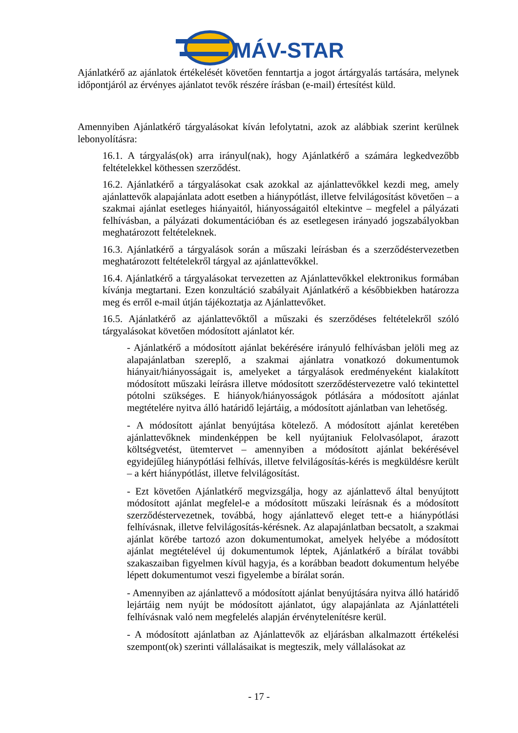MÁV-START
Ajánlatkérő az ajánlatok értékelését követően fenntartja a jogot ártárgyalás tartására, melynek időpontjáról az érvényes ajánlatot tevők részére írásban (e-mail) értesítést küld.
Amennyiben Ajánlatkérő tárgyalásokat kíván lefolytatni, azok az alábbiak szerint kerülnek lebonyolításra:
16.1. A tárgyalás(ok) arra irányul(nak), hogy Ajánlatkérő a számára legkedvezőbb feltételekkel köthessen szerződést.
16.2. Ajánlatkérő a tárgyalásokat csak azokkal az ajánlattevőkkel kezdi meg, amely ajánlattevők alapajánlata adott esetben a hiánypótlást, illetve felvilágosítást követően – a szakmai ajánlat esetleges hiányaitól, hiányosságaitól eltekintve – megfelel a pályázati felhívásban, a pályázati dokumentációban és az esetlegesen irányadó jogszabályokban meghatározott feltételeknek.
16.3. Ajánlatkérő a tárgyalások során a műszaki leírásban és a szerződéstervezetben meghatározott feltételekről tárgyal az ajánlattevőkkel.
16.4. Ajánlatkérő a tárgyalásokat tervezetten az Ajánlattevőkkel elektronikus formában kívánja megtartani. Ezen konzultáció szabályait Ajánlatkérő a későbbiekben határozza meg és erről e-mail útján tájékoztatja az Ajánlattevőket.
16.5. Ajánlatkérő az ajánlattevőktől a műszaki és szerződéses feltételekről szóló tárgyalásokat követően módosított ajánlatot kér.
- Ajánlatkérő a módosított ajánlat bekérésére irányuló felhívásban jelöli meg az alapajánlatban szereplő, a szakmai ajánlatra vonatkozó dokumentumok hiányait/hiányosságait is, amelyeket a tárgyalások eredményeként kialakított módosított műszaki leírásra illetve módosított szerződéstervezetre való tekintettel pótolni szükséges. E hiányok/hiányosságok pótlására a módosított ajánlat megtételére nyitva álló határidő lejártáig, a módosított ajánlatban van lehetőség.
- A módosított ajánlat benyújtása kötelező. A módosított ajánlat keretében ajánlattevőknek mindenképpen be kell nyújtaniuk Felolvasólapot, árazott költségvetést, ütemtervet – amennyiben a módosított ajánlat bekérésével egyidejűleg hiánypótlási felhívás, illetve felvilágosítás-kérés is megküldésre került – a kért hiánypótlást, illetve felvilágosítást.
- Ezt követően Ajánlatkérő megvizsgálja, hogy az ajánlattevő által benyújtott módosított ajánlat megfelel-e a módosított műszaki leírásnak és a módosított szerződéstervezetnek, továbbá, hogy ajánlattevő eleget tett-e a hiánypótlási felhívásnak, illetve felvilágosítás-kérésnek. Az alapajánlatban becsatolt, a szakmai ajánlat körébe tartozó azon dokumentumokat, amelyek helyébe a módosított ajánlat megtételével új dokumentumok léptek, Ajánlatkérő a bírálat további szakaszaiban figyelmen kívül hagyja, és a korábban beadott dokumentum helyébe lépett dokumentumot veszi figyelembe a bírálat során.
- Amennyiben az ajánlattevő a módosított ajánlat benyújtására nyitva álló határidő lejártáig nem nyújt be módosított ajánlatot, úgy alapajánlata az Ajánlattételi felhívásnak való nem megfelelés alapján érvénytelenítésre kerül.
- A módosított ajánlatban az Ajánlattevők az eljárásban alkalmazott értékelési szempont(ok) szerinti vállalásaikat is megteszik, mely vállalásokat az
- 17 -